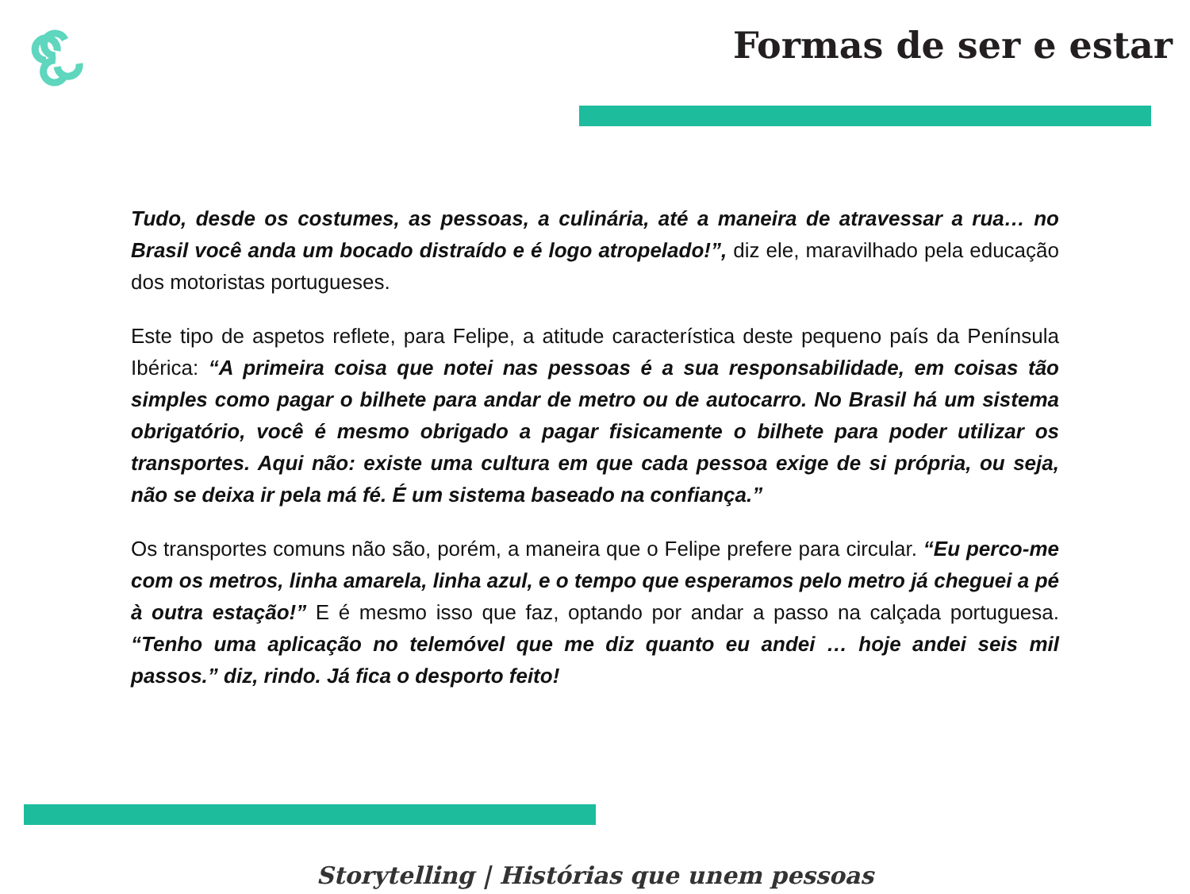Formas de ser e estar
Tudo, desde os costumes, as pessoas, a culinária, até a maneira de atravessar a rua… no Brasil você anda um bocado distraído e é logo atropelado!”, diz ele, maravilhado pela educação dos motoristas portugueses.
Este tipo de aspetos reflete, para Felipe, a atitude característica deste pequeno país da Península Ibérica: “A primeira coisa que notei nas pessoas é a sua responsabilidade, em coisas tão simples como pagar o bilhete para andar de metro ou de autocarro. No Brasil há um sistema obrigatório, você é mesmo obrigado a pagar fisicamente o bilhete para poder utilizar os transportes. Aqui não: existe uma cultura em que cada pessoa exige de si própria, ou seja, não se deixa ir pela má fé. É um sistema baseado na confiança.”
Os transportes comuns não são, porém, a maneira que o Felipe prefere para circular. “Eu perco-me com os metros, linha amarela, linha azul, e o tempo que esperamos pelo metro já cheguei a pé à outra estação!” E é mesmo isso que faz, optando por andar a passo na calçada portuguesa. “Tenho uma aplicação no telemóvel que me diz quanto eu andei … hoje andei seis mil passos.” diz, rindo. Já fica o desporto feito!
Storytelling | Histórias que unem pessoas